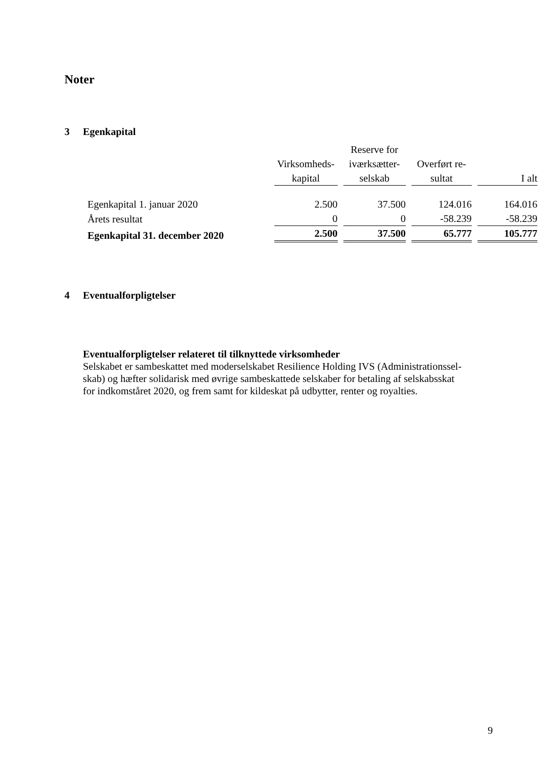Noter
3 Egenkapital
| | Virksomheds- kapital | Reserve for iværksætter- selskab | Overført re- sultat | I alt |
| Egenkapital 1. januar 2020 | 2.500 | 37.500 | 124.016 | 164.016 |
| Årets resultat | 0 | 0 | -58.239 | -58.239 |
| Egenkapital 31. december 2020 | 2.500 | 37.500 | 65.777 | 105.777 |
4 Eventualforpligtelser
Eventualforpligtelser relateret til tilknyttede virksomheder
Selskabet er sambeskattet med moderselskabet Resilience Holding IVS (Administrationssel-
skab) og hæfter solidarisk med øvrige sambeskattede selskaber for betaling af selskabsskat
for indkomståret 2020, og frem samt for kildeskat på udbytter, renter og royalties.
9